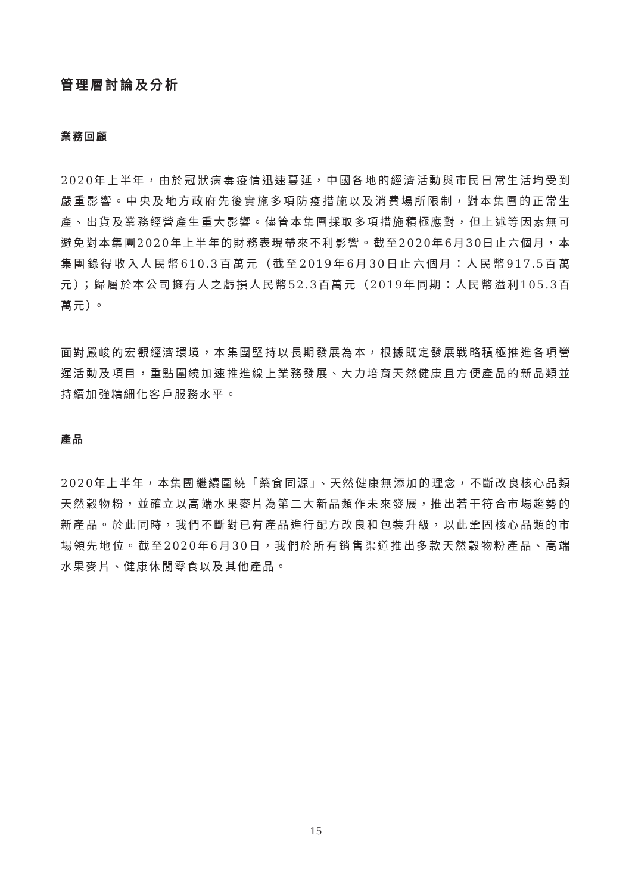管理層討論及分析
業務回顧
2020年上半年，由於冠狀病毒疫情迅速蔓延，中國各地的經濟活動與市民日常生活均受到嚴重影響。中央及地方政府先後實施多項防疫措施以及消費場所限制，對本集團的正常生產、出貨及業務經營產生重大影響。儘管本集團採取多項措施積極應對，但上述等因素無可避免對本集團2020年上半年的財務表現帶來不利影響。截至2020年6月30日止六個月，本集團錄得收入人民幣610.3百萬元（截至2019年6月30日止六個月：人民幣917.5百萬元）；歸屬於本公司擁有人之虧損人民幣52.3百萬元（2019年同期：人民幣溢利105.3百萬元）。
面對嚴峻的宏觀經濟環境，本集團堅持以長期發展為本，根據既定發展戰略積極推進各項營運活動及項目，重點圍繞加速推進線上業務發展、大力培育天然健康且方便產品的新品類並持續加強精細化客戶服務水平。
產品
2020年上半年，本集團繼續圍繞「藥食同源」、天然健康無添加的理念，不斷改良核心品類天然穀物粉，並確立以高端水果麥片為第二大新品類作未來發展，推出若干符合市場趨勢的新產品。於此同時，我們不斷對已有產品進行配方改良和包裝升級，以此鞏固核心品類的市場領先地位。截至2020年6月30日，我們於所有銷售渠道推出多款天然穀物粉產品、高端水果麥片、健康休閒零食以及其他產品。
15